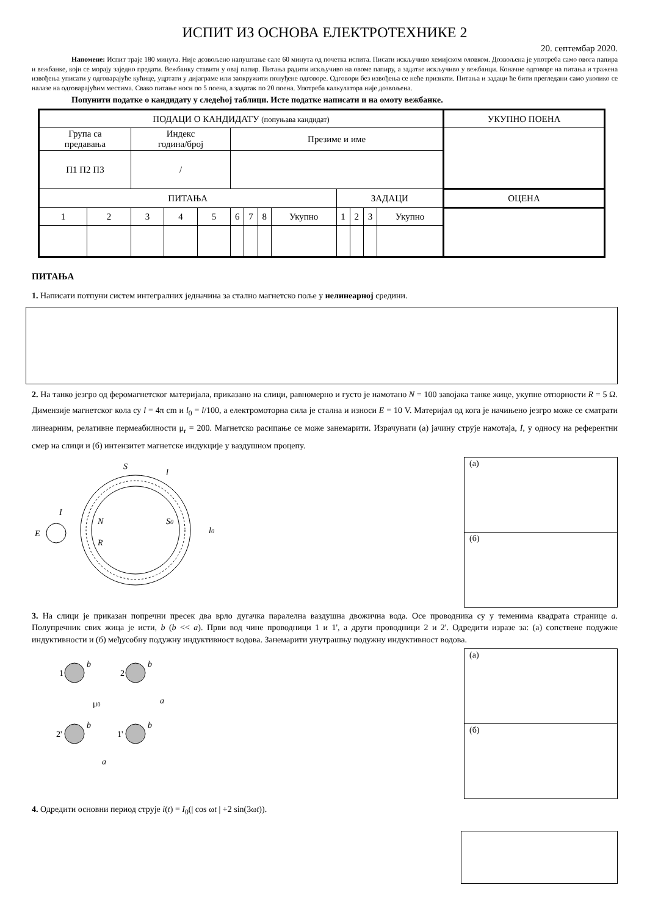ИСПИТ ИЗ ОСНОВА ЕЛЕКТРОТЕХНИКЕ 2
20. септембар 2020.
Напомене: Испит траје 180 минута. Није дозвољено напуштање сале 60 минута од почетка испита. Писати искључиво хемијском оловком. Дозвољена је употреба само овога папира и вежбанке, који се морају заједно предати. Вежбанку ставити у овај папир. Питања радити искључиво на овоме папиру, а задатке искључиво у вежбанци. Коначне одговоре на питања и тражена извођења уписати у одговарајуће кућице, уцртати у дијаграме или заокружити понуђене одговоре. Одговори без извођења се неће признати. Питања и задаци ће бити прегледани само уколико се налазе на одговарајућим местима. Свако питање носи по 5 поена, а задатак по 20 поена. Употреба калкулатора није дозвољена.
Попунити податке о кандидату у следећој таблици. Исте податке написати и на омоту вежбанке.
| ПОДАЦИ О КАНДИДАТУ (попуњава кандидат) | | | | | | | | | | | | | УКУПНО ПОЕНА |
| Група са предавања | | Индекс година/број | | | Презиме и име | | | | | | | | |
| П1 П2 П3 | | / | | | | | | | | | | | |
| ПИТАЊА | | | | | | | | | ЗАДАЦИ | | | | ОЦЕНА |
| 1 | 2 | 3 | 4 | 5 | 6 | 7 | 8 | Укупно | 1 | 2 | 3 | Укупно | |
ПИТАЊА
1. Написати потпуни систем интегралних једначина за стално магнетско поље у нелинеарној средини.
2. На танко језгро од феромагнетског материјала, приказано на слици, равномерно и густо је намотано N = 100 завојака танке жице, укупне отпорности R = 5 Ω. Димензије магнетског кола су l = 4π cm и l<sub>0</sub> = l/100, а електромоторна сила је стална и износи E = 10 V. Материјал од кога је начињено језгро може се сматрати линеарним, релативне пермеабилности μ<sub>r</sub> = 200. Магнетско расипање се може занемарити. Израчунати (а) јачину струје намотаја, I, у односу на референтни смер на слици и (б) интензитет магнетске индукције у ваздушном процепу.
S
l
I
E
N
R
S0
l0
(а)
(б)
3. На слици је приказан попречни пресек два врло дугачка паралелна ваздушна двожична вода. Осе проводника су у теменима квадрата странице a. Полупречник свих жица је исти, b (b << a). Први вод чине проводници 1 и 1', а други проводници 2 и 2'. Одредити изразе за: (а) сопствене подужне индуктивности и (б) међусобну подужну индуктивност водова. Занемарити унутрашњу подужну индуктивност водова.
1
2
2'
1'
μ0
a
a
b
b
b
b
(а)
(б)
4. Одредити основни период струје i(t) = I<sub>0</sub>(| cos ωt | +2 sin(3ωt)).